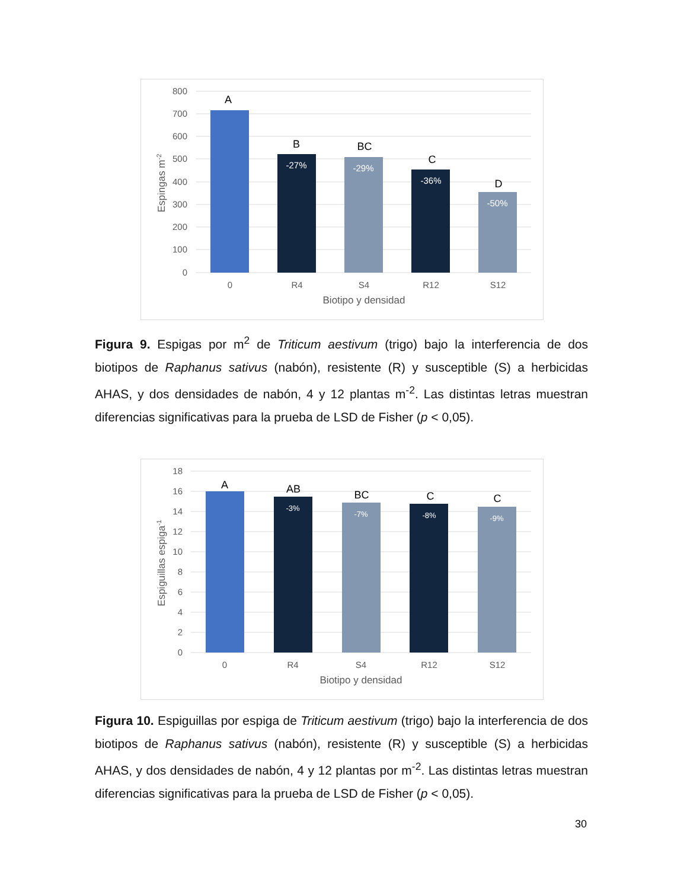800
700
600
500
400
300
200
100
0
A
B
BC
C
D
-27%
-29%
-36%
-50%
0
R4
S4
R12
S12
Biotipo y densidad
Espingas m-2
Figura 9. Espigas por m<sup>2</sup> de Triticum aestivum (trigo) bajo la interferencia de dos biotipos de Raphanus sativus (nabón), resistente (R) y susceptible (S) a herbicidas AHAS, y dos densidades de nabón, 4 y 12 plantas m<sup>-2</sup>. Las distintas letras muestran diferencias significativas para la prueba de LSD de Fisher (p < 0,05).
18
16
14
12
10
8
6
4
2
0
A
AB
BC
C
C
-3%
-7%
-8%
-9%
0
R4
S4
R12
S12
Biotipo y densidad
Espiguillas espiga-1
Figura 10. Espiguillas por espiga de Triticum aestivum (trigo) bajo la interferencia de dos biotipos de Raphanus sativus (nabón), resistente (R) y susceptible (S) a herbicidas AHAS, y dos densidades de nabón, 4 y 12 plantas por m<sup>-2</sup>. Las distintas letras muestran diferencias significativas para la prueba de LSD de Fisher (p < 0,05).
30